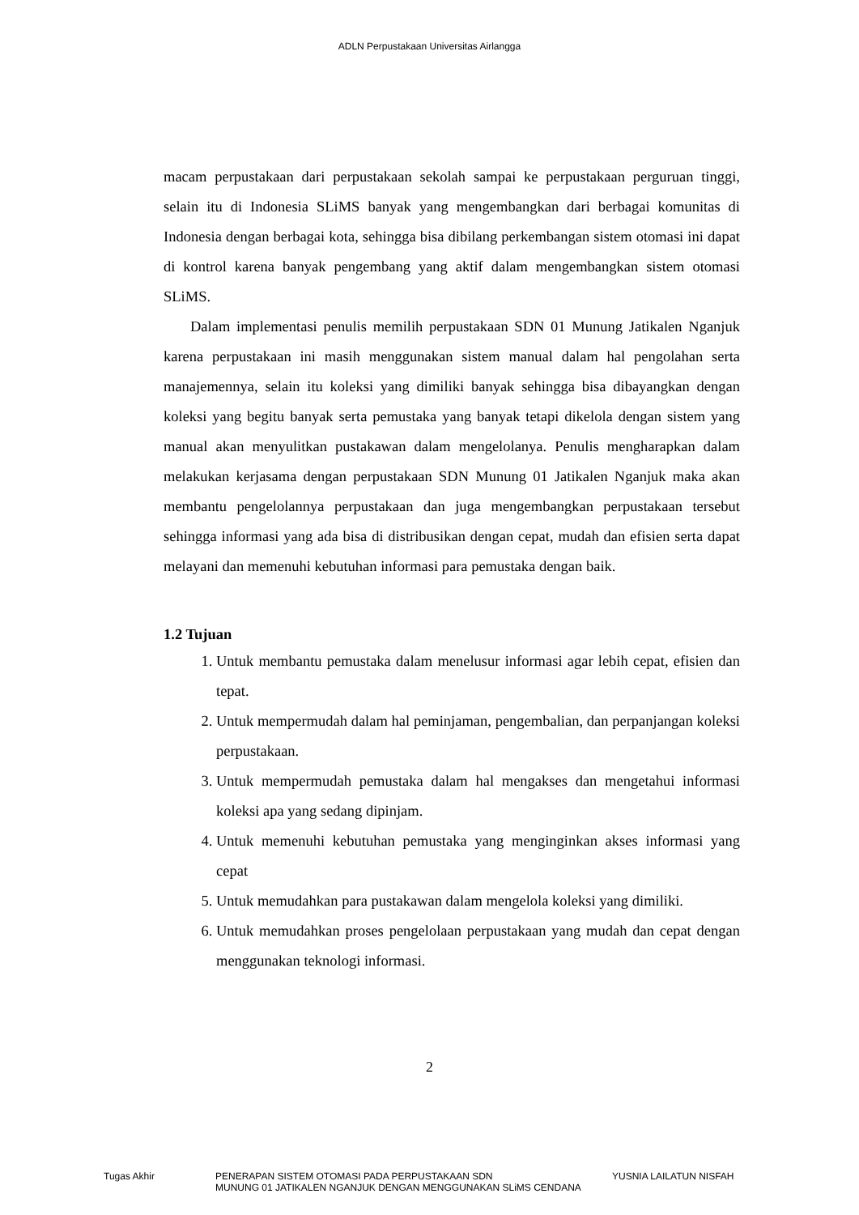ADLN Perpustakaan Universitas Airlangga
macam perpustakaan dari perpustakaan sekolah sampai ke perpustakaan perguruan tinggi, selain itu di Indonesia SLiMS banyak yang mengembangkan dari berbagai komunitas di Indonesia dengan berbagai kota, sehingga bisa dibilang perkembangan sistem otomasi ini dapat di kontrol karena banyak pengembang yang aktif dalam mengembangkan sistem otomasi SLiMS.
Dalam implementasi penulis memilih perpustakaan SDN 01 Munung Jatikalen Nganjuk karena perpustakaan ini masih menggunakan sistem manual dalam hal pengolahan serta manajemennya, selain itu koleksi yang dimiliki banyak sehingga bisa dibayangkan dengan koleksi yang begitu banyak serta pemustaka yang banyak tetapi dikelola dengan sistem yang manual akan menyulitkan pustakawan dalam mengelolanya. Penulis mengharapkan dalam melakukan kerjasama dengan perpustakaan SDN Munung 01 Jatikalen Nganjuk maka akan membantu pengelolannya perpustakaan dan juga mengembangkan perpustakaan tersebut sehingga informasi yang ada bisa di distribusikan dengan cepat, mudah dan efisien serta dapat melayani dan memenuhi kebutuhan informasi para pemustaka dengan baik.
1.2 Tujuan
1. Untuk membantu pemustaka dalam menelusur informasi agar lebih cepat, efisien dan tepat.
2. Untuk mempermudah dalam hal peminjaman, pengembalian, dan perpanjangan koleksi perpustakaan.
3. Untuk mempermudah pemustaka dalam hal mengakses dan mengetahui informasi koleksi apa yang sedang dipinjam.
4. Untuk memenuhi kebutuhan pemustaka yang menginginkan akses informasi yang cepat
5. Untuk memudahkan para pustakawan dalam mengelola koleksi yang dimiliki.
6. Untuk memudahkan proses pengelolaan perpustakaan yang mudah dan cepat dengan menggunakan teknologi informasi.
2
Tugas Akhir PENERAPAN SISTEM OTOMASI PADA PERPUSTAKAAN SDN
MUNUNG 01 JATIKALEN NGANJUK DENGAN MENGGUNAKAN SLiMS CENDANA
YUSNIA LAILATUN NISFAH